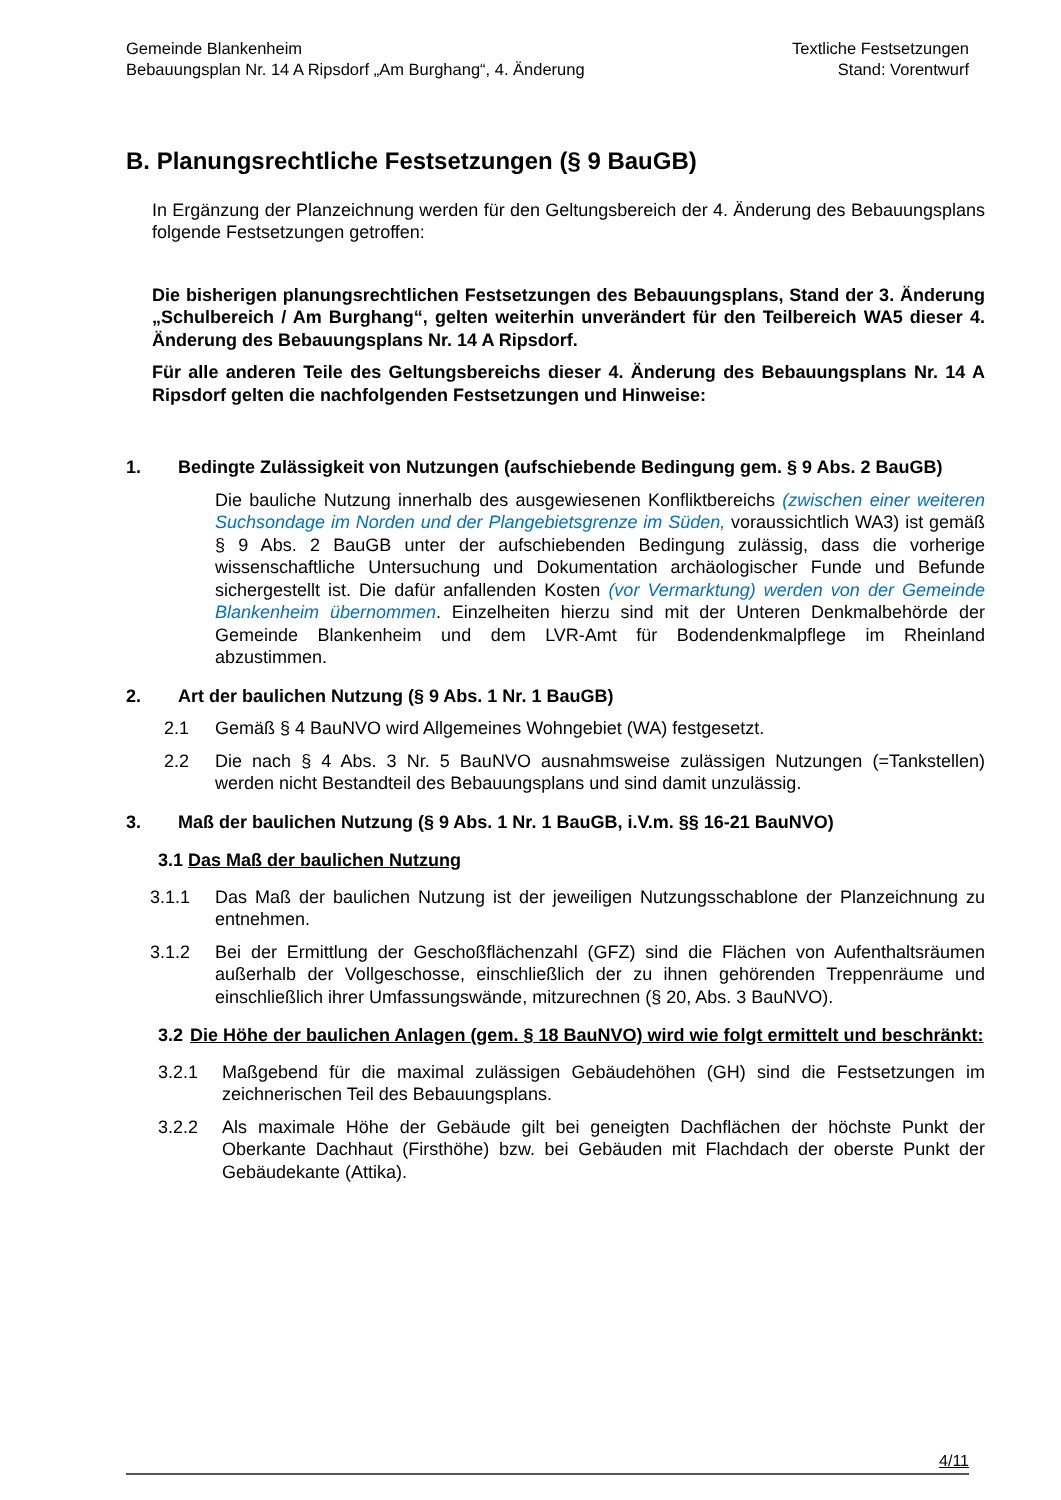Gemeinde Blankenheim
Bebauungsplan Nr. 14 A Ripsdorf „Am Burghang“, 4. Änderung
Textliche Festsetzungen
Stand: Vorentwurf
B. Planungsrechtliche Festsetzungen (§ 9 BauGB)
In Ergänzung der Planzeichnung werden für den Geltungsbereich der 4. Änderung des Bebauungsplans folgende Festsetzungen getroffen:
Die bisherigen planungsrechtlichen Festsetzungen des Bebauungsplans, Stand der 3. Änderung „Schulbereich / Am Burghang“, gelten weiterhin unverändert für den Teilbereich WA5 dieser 4. Änderung des Bebauungsplans Nr. 14 A Ripsdorf.
Für alle anderen Teile des Geltungsbereichs dieser 4. Änderung des Bebauungsplans Nr. 14 A Ripsdorf gelten die nachfolgenden Festsetzungen und Hinweise:
1. Bedingte Zulässigkeit von Nutzungen (aufschiebende Bedingung gem. § 9 Abs. 2 BauGB)
Die bauliche Nutzung innerhalb des ausgewiesenen Konfliktbereichs (zwischen einer weiteren Suchsondage im Norden und der Plangebietsgrenze im Süden, voraussichtlich WA3) ist gemäß § 9 Abs. 2 BauGB unter der aufschiebenden Bedingung zulässig, dass die vorherige wissenschaftliche Untersuchung und Dokumentation archäologischer Funde und Befunde sichergestellt ist. Die dafür anfallenden Kosten (vor Vermarktung) werden von der Gemeinde Blankenheim übernommen. Einzelheiten hierzu sind mit der Unteren Denkmalbehörde der Gemeinde Blankenheim und dem LVR-Amt für Bodendenkmalpflege im Rheinland abzustimmen.
2. Art der baulichen Nutzung (§ 9 Abs. 1 Nr. 1 BauGB)
2.1 Gemäß § 4 BauNVO wird Allgemeines Wohngebiet (WA) festgesetzt.
2.2 Die nach § 4 Abs. 3 Nr. 5 BauNVO ausnahmsweise zulässigen Nutzungen (=Tankstellen) werden nicht Bestandteil des Bebauungsplans und sind damit unzulässig.
3. Maß der baulichen Nutzung (§ 9 Abs. 1 Nr. 1 BauGB, i.V.m. §§ 16-21 BauNVO)
3.1 Das Maß der baulichen Nutzung
3.1.1 Das Maß der baulichen Nutzung ist der jeweiligen Nutzungsschablone der Planzeichnung zu entnehmen.
3.1.2 Bei der Ermittlung der Geschoßflächenzahl (GFZ) sind die Flächen von Aufenthaltsräumen außerhalb der Vollgeschosse, einschließlich der zu ihnen gehörenden Treppenräume und einschließlich ihrer Umfassungswände, mitzurechnen (§ 20, Abs. 3 BauNVO).
3.2 Die Höhe der baulichen Anlagen (gem. § 18 BauNVO) wird wie folgt ermittelt und beschränkt:
3.2.1 Maßgebend für die maximal zulässigen Gebäudehöhen (GH) sind die Festsetzungen im zeichnerischen Teil des Bebauungsplans.
3.2.2 Als maximale Höhe der Gebäude gilt bei geneigten Dachflächen der höchste Punkt der Oberkante Dachhaut (Firsthöhe) bzw. bei Gebäuden mit Flachdach der oberste Punkt der Gebäudekante (Attika).
4/11